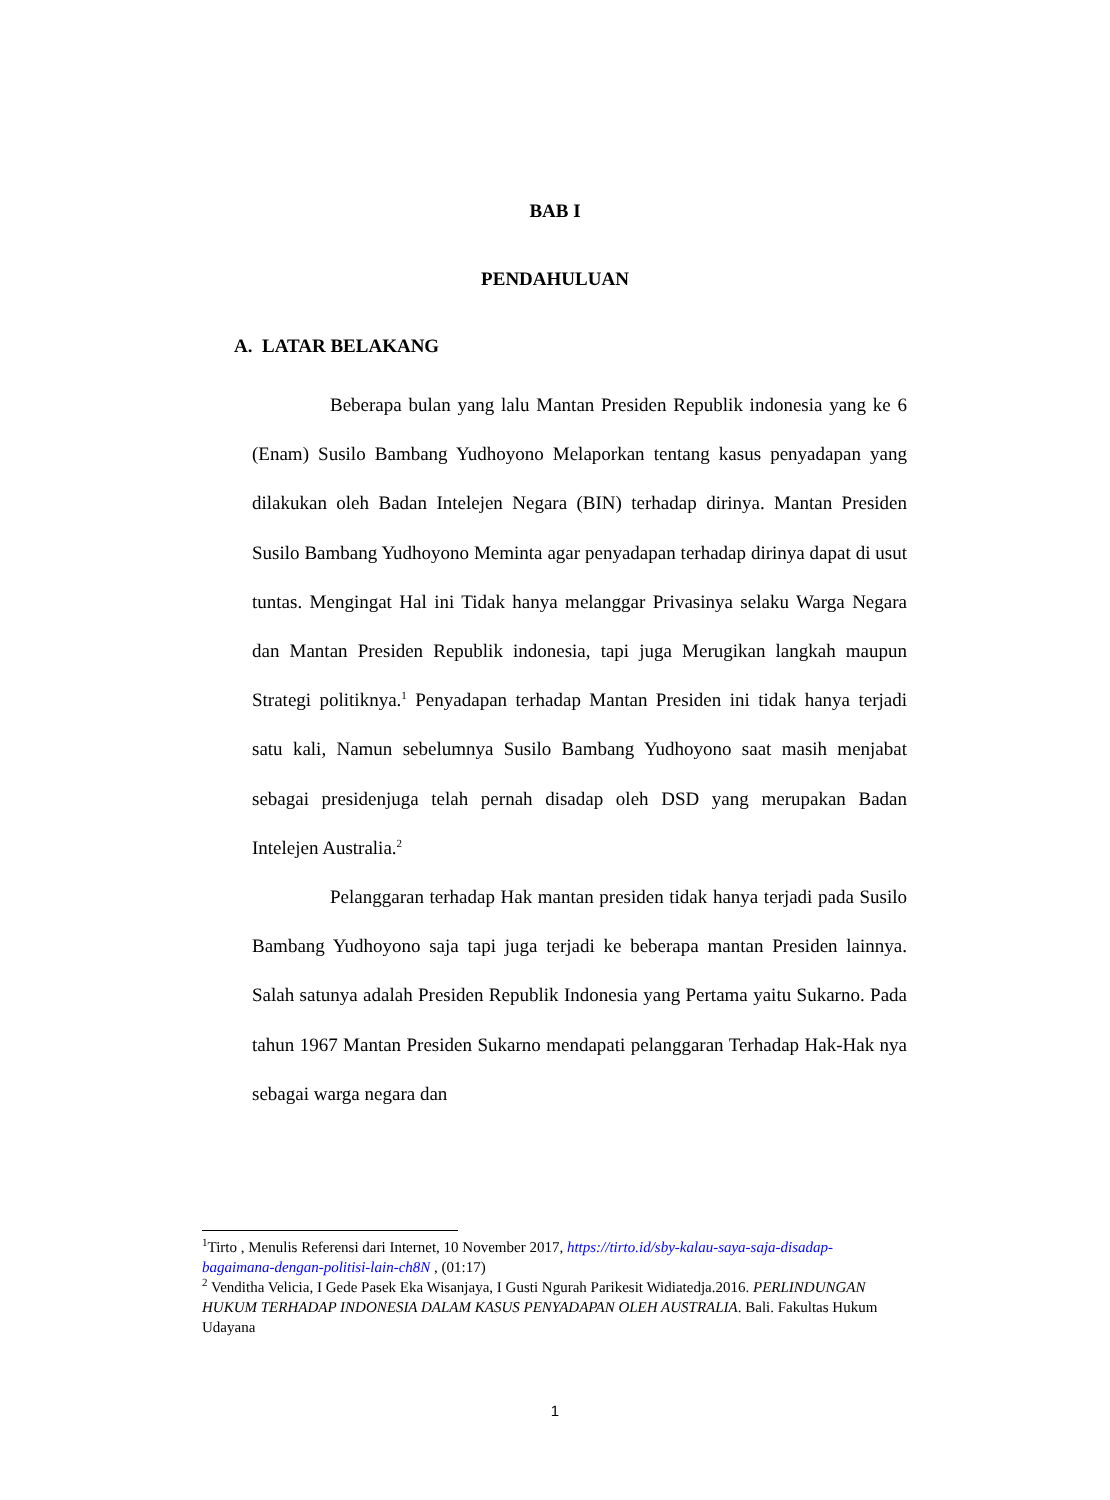BAB I
PENDAHULUAN
A. LATAR BELAKANG
Beberapa bulan yang lalu Mantan Presiden Republik indonesia yang ke 6 (Enam) Susilo Bambang Yudhoyono Melaporkan tentang kasus penyadapan yang dilakukan oleh Badan Intelejen Negara (BIN) terhadap dirinya. Mantan Presiden Susilo Bambang Yudhoyono Meminta agar penyadapan terhadap dirinya dapat di usut tuntas. Mengingat Hal ini Tidak hanya melanggar Privasinya selaku Warga Negara dan Mantan Presiden Republik indonesia, tapi juga Merugikan langkah maupun Strategi politiknya.<sup>1</sup> Penyadapan terhadap Mantan Presiden ini tidak hanya terjadi satu kali, Namun sebelumnya Susilo Bambang Yudhoyono saat masih menjabat sebagai presidenjuga telah pernah disadap oleh DSD yang merupakan Badan Intelejen Australia.<sup>2</sup>
Pelanggaran terhadap Hak mantan presiden tidak hanya terjadi pada Susilo Bambang Yudhoyono saja tapi juga terjadi ke beberapa mantan Presiden lainnya. Salah satunya adalah Presiden Republik Indonesia yang Pertama yaitu Sukarno. Pada tahun 1967 Mantan Presiden Sukarno mendapati pelanggaran Terhadap Hak-Hak nya sebagai warga negara dan
<sup>1</sup> Tirto , Menulis Referensi dari Internet, 10 November 2017, https://tirto.id/sby-kalau-saya-saja-disadap-bagaimana-dengan-politisi-lain-ch8N , (01:17)
<sup>2</sup> Venditha Velicia, I Gede Pasek Eka Wisanjaya, I Gusti Ngurah Parikesit Widiatedja.2016. PERLINDUNGAN HUKUM TERHADAP INDONESIA DALAM KASUS PENYADAPAN OLEH AUSTRALIA. Bali. Fakultas Hukum Udayana
1